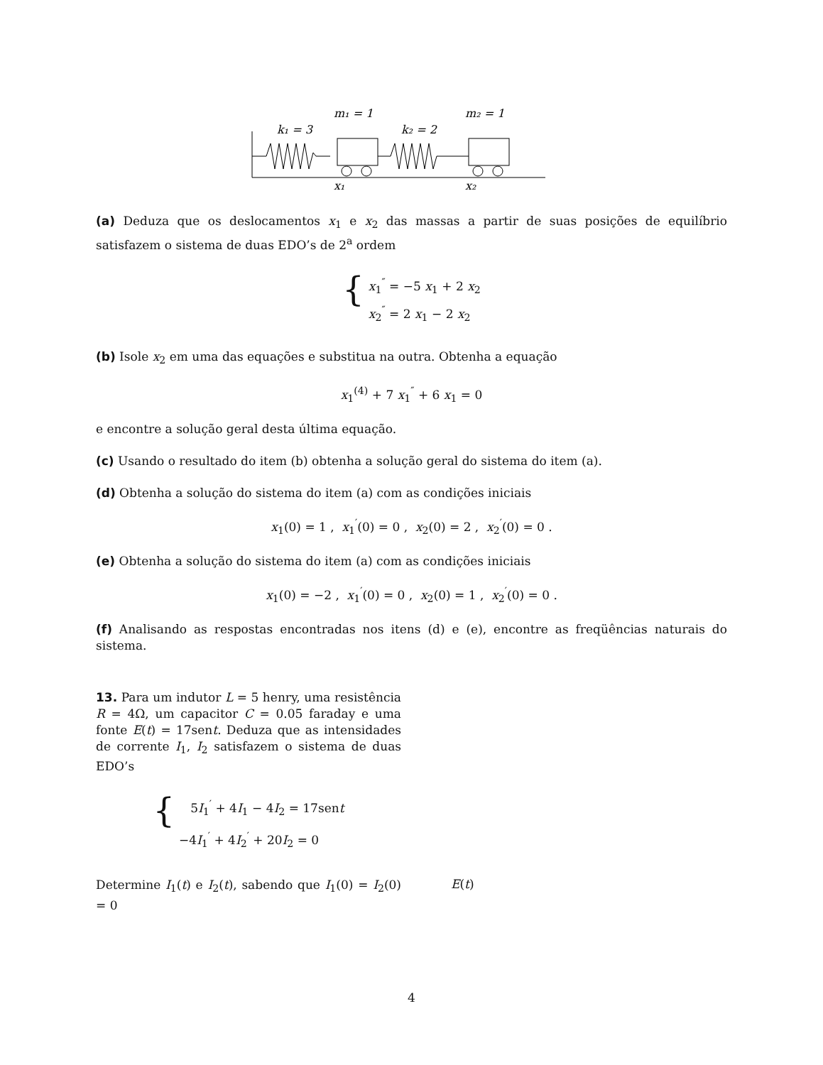m₁ = 1
m₂ = 1
k₁ = 3
k₂ = 2
x₁
x₂
(a) Deduza que os deslocamentos x<sub>1</sub> e x<sub>2</sub> das massas a partir de suas posições de equilíbrio satisfazem o sistema de duas EDO’s de 2<sup>a</sup> ordem
{
x<sub>1</sub><sup>″</sup> = −5 x<sub>1</sub> + 2 x<sub>2</sub>
x<sub>2</sub><sup>″</sup> = 2 x<sub>1</sub> − 2 x<sub>2</sub>
(b) Isole x<sub>2</sub> em uma das equações e substitua na outra. Obtenha a equação
x<sub>1</sub><sup>(4)</sup> + 7 x<sub>1</sub><sup>″</sup> + 6 x<sub>1</sub> = 0
e encontre a solução geral desta última equação.
(c) Usando o resultado do item (b) obtenha a solução geral do sistema do item (a).
(d) Obtenha a solução do sistema do item (a) com as condições iniciais
x<sub>1</sub>(0) = 1 , x<sub>1</sub><sup>′</sup>(0) = 0 , x<sub>2</sub>(0) = 2 , x<sub>2</sub><sup>′</sup>(0) = 0 .
(e) Obtenha a solução do sistema do item (a) com as condições iniciais
x<sub>1</sub>(0) = −2 , x<sub>1</sub><sup>′</sup>(0) = 0 , x<sub>2</sub>(0) = 1 , x<sub>2</sub><sup>′</sup>(0) = 0 .
(f) Analisando as respostas encontradas nos itens (d) e (e), encontre as freqüências naturais do sistema.
13. Para um indutor L = 5 henry, uma resistência R = 4Ω, um capacitor C = 0.05 faraday e uma fonte E(t) = 17sent. Deduza que as intensidades de corrente I<sub>1</sub>, I<sub>2</sub> satisfazem o sistema de duas EDO’s
{
5I<sub>1</sub><sup>′</sup> + 4I<sub>1</sub> − 4I<sub>2</sub> = 17sent
−4I<sub>1</sub><sup>′</sup> + 4I<sub>2</sub><sup>′</sup> + 20I<sub>2</sub> = 0
Determine I<sub>1</sub>(t) e I<sub>2</sub>(t), sabendo que I<sub>1</sub>(0) = I<sub>2</sub>(0) = 0
E(t)
4